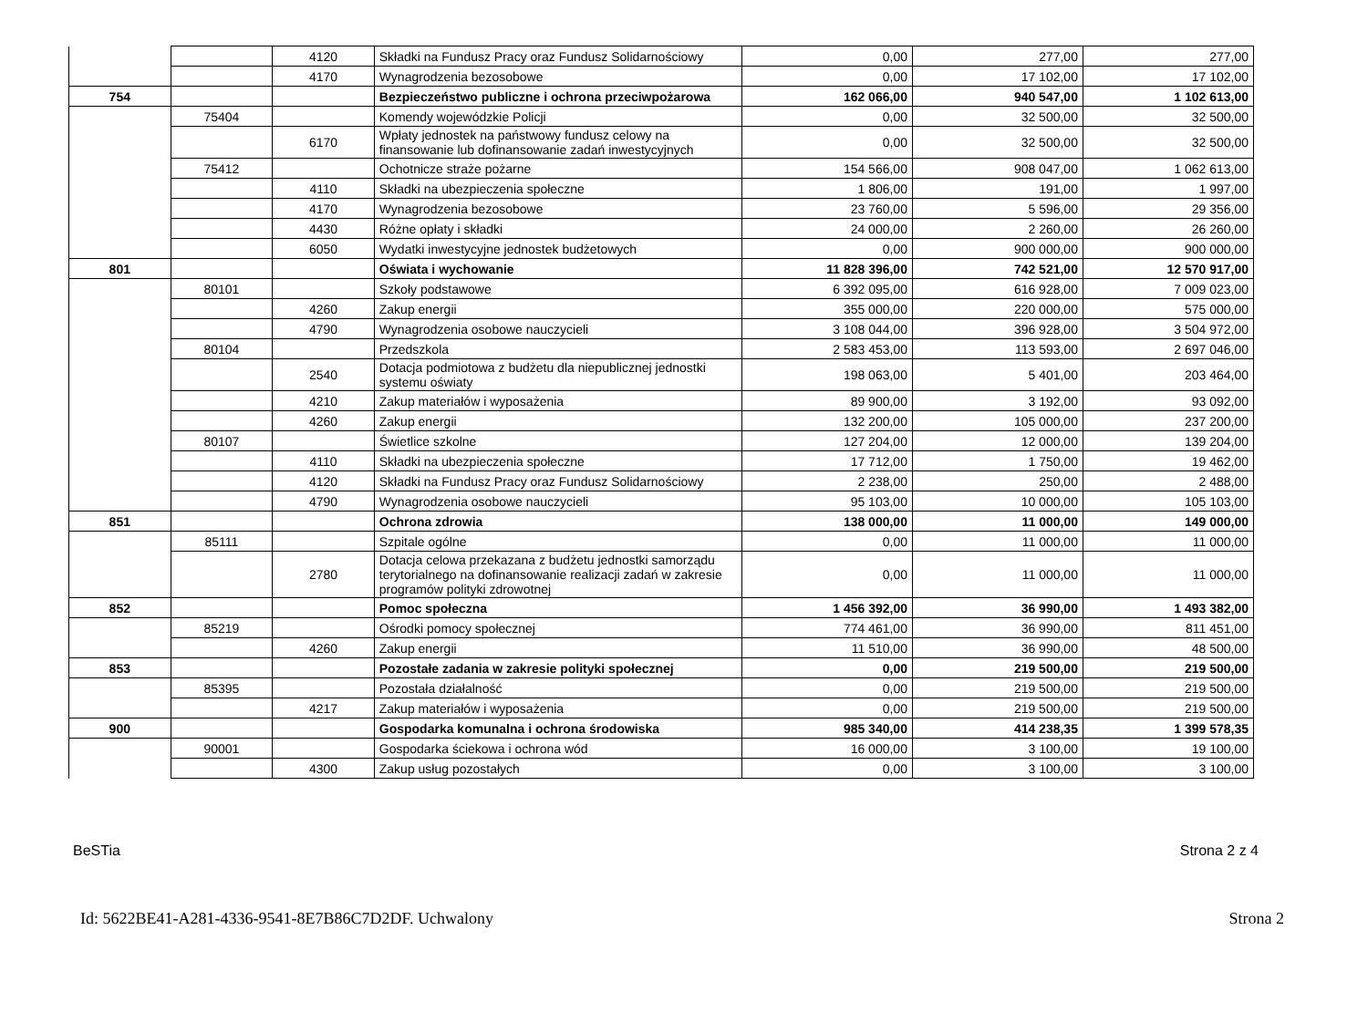| | | 4120 | Składki na Fundusz Pracy oraz Fundusz Solidarnościowy | 0,00 | 277,00 | 277,00 |
| | | 4170 | Wynagrodzenia bezosobowe | 0,00 | 17 102,00 | 17 102,00 |
| 754 | | | Bezpieczeństwo publiczne i ochrona przeciwpożarowa | 162 066,00 | 940 547,00 | 1 102 613,00 |
| | 75404 | | Komendy wojewódzkie Policji | 0,00 | 32 500,00 | 32 500,00 |
| | | 6170 | Wpłaty jednostek na państwowy fundusz celowy na finansowanie lub dofinansowanie zadań inwestycyjnych | 0,00 | 32 500,00 | 32 500,00 |
| | 75412 | | Ochotnicze straże pożarne | 154 566,00 | 908 047,00 | 1 062 613,00 |
| | | 4110 | Składki na ubezpieczenia społeczne | 1 806,00 | 191,00 | 1 997,00 |
| | | 4170 | Wynagrodzenia bezosobowe | 23 760,00 | 5 596,00 | 29 356,00 |
| | | 4430 | Różne opłaty i składki | 24 000,00 | 2 260,00 | 26 260,00 |
| | | 6050 | Wydatki inwestycyjne jednostek budżetowych | 0,00 | 900 000,00 | 900 000,00 |
| 801 | | | Oświata i wychowanie | 11 828 396,00 | 742 521,00 | 12 570 917,00 |
| | 80101 | | Szkoły podstawowe | 6 392 095,00 | 616 928,00 | 7 009 023,00 |
| | | 4260 | Zakup energii | 355 000,00 | 220 000,00 | 575 000,00 |
| | | 4790 | Wynagrodzenia osobowe nauczycieli | 3 108 044,00 | 396 928,00 | 3 504 972,00 |
| | 80104 | | Przedszkola | 2 583 453,00 | 113 593,00 | 2 697 046,00 |
| | | 2540 | Dotacja podmiotowa z budżetu dla niepublicznej jednostki systemu oświaty | 198 063,00 | 5 401,00 | 203 464,00 |
| | | 4210 | Zakup materiałów i wyposażenia | 89 900,00 | 3 192,00 | 93 092,00 |
| | | 4260 | Zakup energii | 132 200,00 | 105 000,00 | 237 200,00 |
| | 80107 | | Świetlice szkolne | 127 204,00 | 12 000,00 | 139 204,00 |
| | | 4110 | Składki na ubezpieczenia społeczne | 17 712,00 | 1 750,00 | 19 462,00 |
| | | 4120 | Składki na Fundusz Pracy oraz Fundusz Solidarnościowy | 2 238,00 | 250,00 | 2 488,00 |
| | | 4790 | Wynagrodzenia osobowe nauczycieli | 95 103,00 | 10 000,00 | 105 103,00 |
| 851 | | | Ochrona zdrowia | 138 000,00 | 11 000,00 | 149 000,00 |
| | 85111 | | Szpitale ogólne | 0,00 | 11 000,00 | 11 000,00 |
| | | 2780 | Dotacja celowa przekazana z budżetu jednostki samorządu terytorialnego na dofinansowanie realizacji zadań w zakresie programów polityki zdrowotnej | 0,00 | 11 000,00 | 11 000,00 |
| 852 | | | Pomoc społeczna | 1 456 392,00 | 36 990,00 | 1 493 382,00 |
| | 85219 | | Ośrodki pomocy społecznej | 774 461,00 | 36 990,00 | 811 451,00 |
| | | 4260 | Zakup energii | 11 510,00 | 36 990,00 | 48 500,00 |
| 853 | | | Pozostałe zadania w zakresie polityki społecznej | 0,00 | 219 500,00 | 219 500,00 |
| | 85395 | | Pozostała działalność | 0,00 | 219 500,00 | 219 500,00 |
| | | 4217 | Zakup materiałów i wyposażenia | 0,00 | 219 500,00 | 219 500,00 |
| 900 | | | Gospodarka komunalna i ochrona środowiska | 985 340,00 | 414 238,35 | 1 399 578,35 |
| | 90001 | | Gospodarka ściekowa i ochrona wód | 16 000,00 | 3 100,00 | 19 100,00 |
| | | 4300 | Zakup usług pozostałych | 0,00 | 3 100,00 | 3 100,00 |
BeSTia Strona 2 z 4
Id: 5622BE41-A281-4336-9541-8E7B86C7D2DF. Uchwalony Strona 2